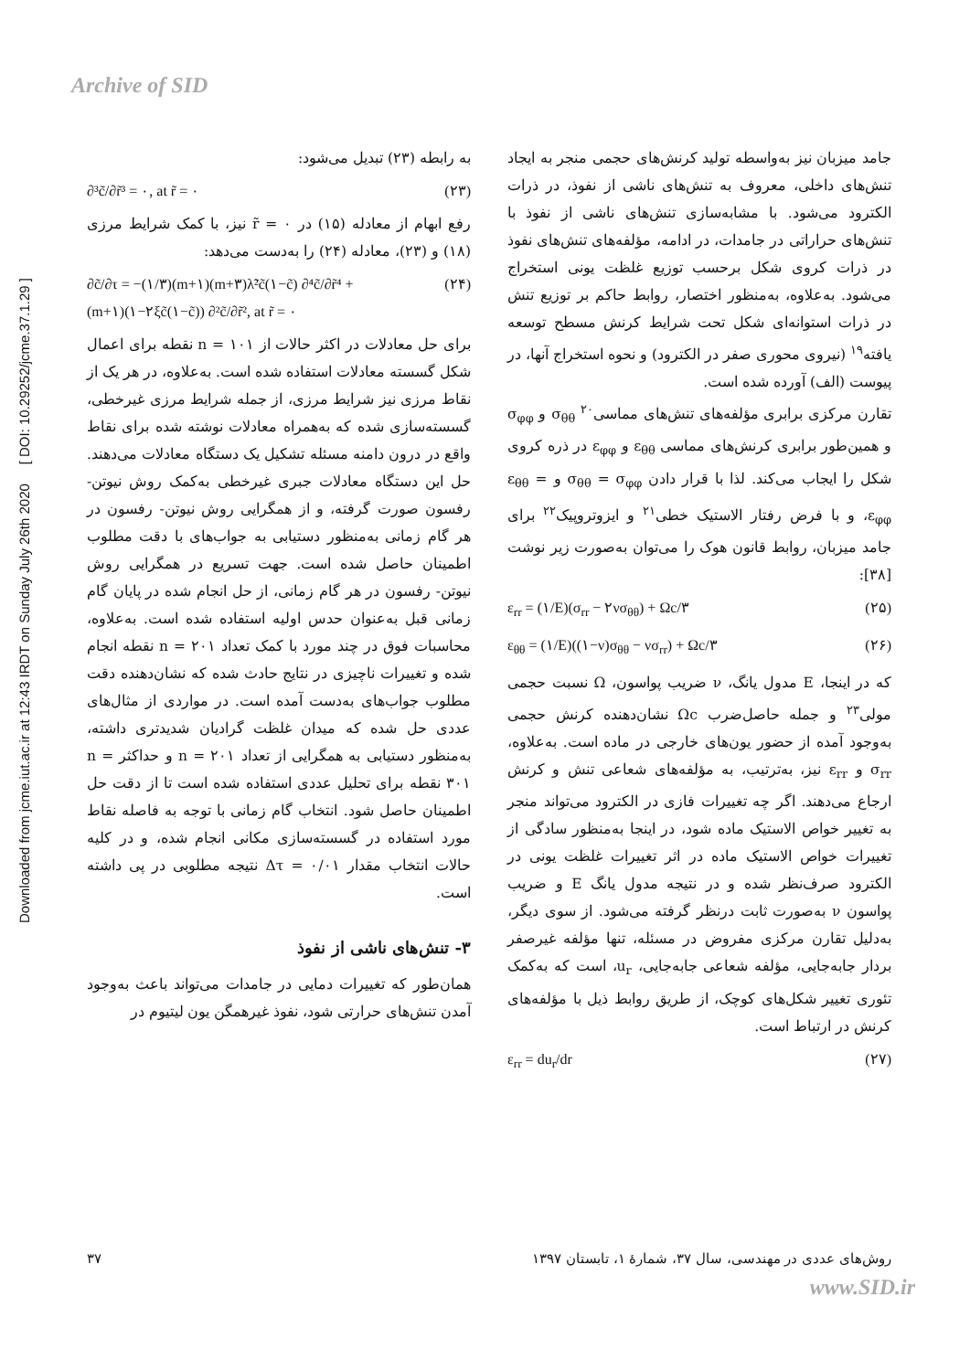Archive of SID
Downloaded from jcme.iut.ac.ir at 12:43 IRDT on Sunday July 26th 2020 [ DOI: 10.29252/jcme.37.1.29 ]
به رابطه (۲۳) تبدیل می‌شود:
∂³c̃/∂r̃³ = ۰, at r̃ = ۰ (۲۳)
رفع ابهام از معادله (۱۵) در r̃ = ۰ نیز، با کمک شرایط مرزی (۱۸) و (۲۳)، معادله (۲۴) را به‌دست می‌دهد:
∂c̃/∂τ = −(۱/۳)(m+۱)(m+۳)λ̃²c̃(۱−c̃) ∂⁴c̃/∂r̃⁴ +
(m+۱)(۱−۲ξc̃(۱−c̃)) ∂²c̃/∂r̃², at r̃ = ۰ (۲۴)
برای حل معادلات در اکثر حالات از n = ۱۰۱ نقطه برای اعمال شکل گسسته معادلات استفاده شده است. به‌علاوه، در هر یک از نقاط مرزی نیز شرایط مرزی، از جمله شرایط مرزی غیرخطی، گسسته‌سازی شده که به‌همراه معادلات نوشته شده برای نقاط واقع در درون دامنه مسئله تشکیل یک دستگاه معادلات می‌دهند. حل این دستگاه معادلات جبری غیرخطی به‌کمک روش نیوتن- رفسون صورت گرفته، و از همگرایی روش نیوتن- رفسون در هر گام زمانی به‌منظور دستیابی به جواب‌های با دقت مطلوب اطمینان حاصل شده است. جهت تسریع در همگرایی روش نیوتن- رفسون در هر گام زمانی، از حل انجام شده در پایان گام زمانی قبل به‌عنوان حدس اولیه استفاده شده است. به‌علاوه، محاسبات فوق در چند مورد با کمک تعداد n = ۲۰۱ نقطه انجام شده و تغییرات ناچیزی در نتایج حادث شده که نشان‌دهنده دقت مطلوب جواب‌های به‌دست آمده است. در مواردی از مثال‌های عددی حل شده که میدان غلظت گرادیان شدیدتری داشته، به‌منظور دستیابی به همگرایی از تعداد n = ۲۰۱ و حداکثر n = ۳۰۱ نقطه برای تحلیل عددی استفاده شده است تا از دقت حل اطمینان حاصل شود. انتخاب گام زمانی با توجه به فاصله نقاط مورد استفاده در گسسته‌سازی مکانی انجام شده، و در کلیه حالات انتخاب مقدار Δτ = ۰/۰۱ نتیجه مطلوبی در پی داشته است.
۳- تنش‌های ناشی از نفوذ
همان‌طور که تغییرات دمایی در جامدات می‌تواند باعث به‌وجود آمدن تنش‌های حرارتی شود، نفوذ غیرهمگن یون لیتیوم در
جامد میزبان نیز به‌واسطه تولید کرنش‌های حجمی منجر به ایجاد تنش‌های داخلی، معروف به تنش‌های ناشی از نفوذ، در ذرات الکترود می‌شود. با مشابه‌سازی تنش‌های ناشی از نفوذ با تنش‌های حراراتی در جامدات، در ادامه، مؤلفه‌های تنش‌های نفوذ در ذرات کروی شکل برحسب توزیع غلظت یونی استخراج می‌شود. به‌علاوه، به‌منظور اختصار، روابط حاکم بر توزیع تنش در ذرات استوانه‌ای شکل تحت شرایط کرنش مسطح توسعه یافته<sup>۱۹</sup> (نیروی محوری صفر در الکترود) و نحوه استخراج آنها، در پیوست (الف) آورده شده است.
تقارن مرکزی برابری مؤلفه‌های تنش‌های مماسی<sup>۲۰</sup> σ<sub>θθ</sub> و σ<sub>φφ</sub> و همین‌طور برابری کرنش‌های مماسی ε<sub>θθ</sub> و ε<sub>φφ</sub> در ذره کروی شکل را ایجاب می‌کند. لذا با قرار دادن σ<sub>θθ</sub> = σ<sub>φφ</sub> و ε<sub>θθ</sub> = ε<sub>φφ</sub>، و با فرض رفتار الاستیک خطی<sup>۲۱</sup> و ایزوتروپیک<sup>۲۲</sup> برای جامد میزبان، روابط قانون هوک را می‌توان به‌صورت زیر نوشت [۳۸]:
ε<sub>rr</sub> = (۱/E)(σ<sub>rr</sub> − ۲νσ<sub>θθ</sub>) + Ωc/۳ (۲۵)
ε<sub>θθ</sub> = (۱/E)((۱−ν)σ<sub>θθ</sub> − νσ<sub>rr</sub>) + Ωc/۳ (۲۶)
که در اینجا، E مدول یانگ، ν ضریب پواسون، Ω نسبت حجمی مولی<sup>۲۳</sup> و جمله حاصل‌ضرب Ωc نشان‌دهنده کرنش حجمی به‌وجود آمده از حضور یون‌های خارجی در ماده است. به‌علاوه، σ<sub>rr</sub> و ε<sub>rr</sub> نیز، به‌ترتیب، به مؤلفه‌های شعاعی تنش و کرنش ارجاع می‌دهند. اگر چه تغییرات فازی در الکترود می‌تواند منجر به تغییر خواص الاستیک ماده شود، در اینجا به‌منظور سادگی از تغییرات خواص الاستیک ماده در اثر تغییرات غلظت یونی در الکترود صرف‌نظر شده و در نتیجه مدول یانگ E و ضریب پواسون ν به‌صورت ثابت درنظر گرفته می‌شود. از سوی دیگر، به‌دلیل تقارن مرکزی مفروض در مسئله، تنها مؤلفه غیرصفر بردار جابه‌جایی، مؤلفه شعاعی جابه‌جایی، u<sub>r</sub>، است که به‌کمک تئوری تغییر شکل‌های کوچک، از طریق روابط ذیل با مؤلفه‌های کرنش در ارتباط است.
ε<sub>rr</sub> = du<sub>r</sub>/dr (۲۷)
روش‌های عددی در مهندسی، سال ۳۷، شمارهٔ ۱، تابستان ۱۳۹۷ ۳۷
www.SID.ir